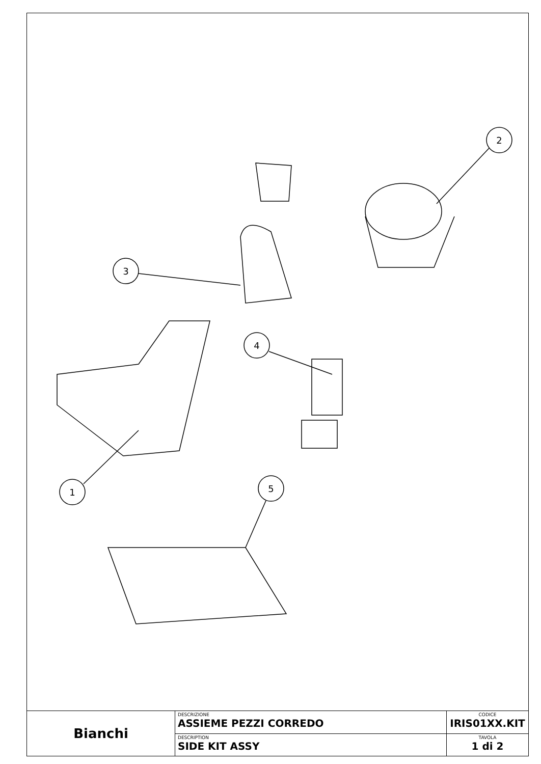1
2
3
4
5
| Bianchi | DESCRIZIONE ASSIEME PEZZI CORREDO | CODICE IRIS01XX.KIT |
| | DESCRIPTION SIDE KIT ASSY | TAVOLA 1 di 2 |